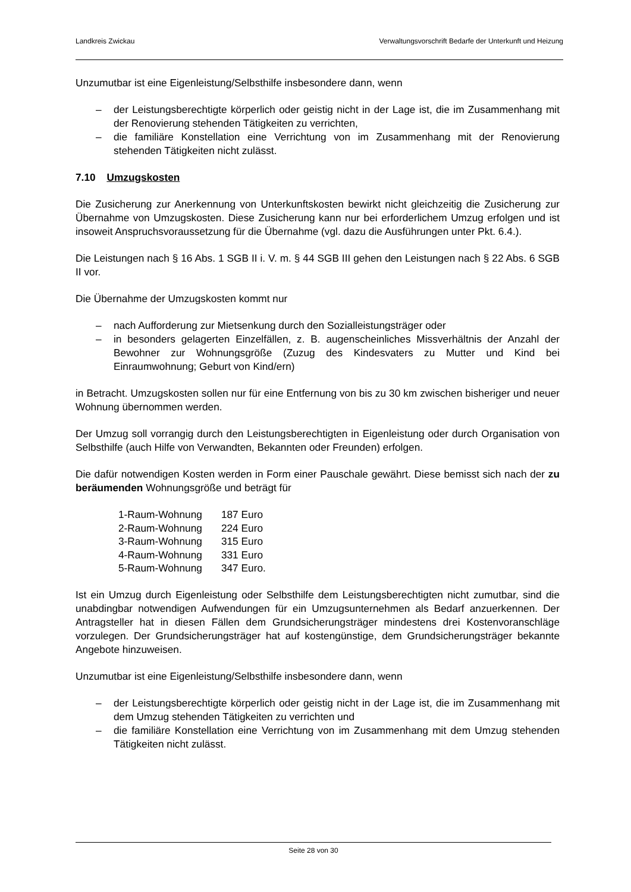Landkreis Zwickau Verwaltungsvorschrift Bedarfe der Unterkunft und Heizung
Unzumutbar ist eine Eigenleistung/Selbsthilfe insbesondere dann, wenn
– der Leistungsberechtigte körperlich oder geistig nicht in der Lage ist, die im Zusammenhang mit der Renovierung stehenden Tätigkeiten zu verrichten,
– die familiäre Konstellation eine Verrichtung von im Zusammenhang mit der Renovierung stehenden Tätigkeiten nicht zulässt.
7.10 Umzugskosten
Die Zusicherung zur Anerkennung von Unterkunftskosten bewirkt nicht gleichzeitig die Zusicherung zur Übernahme von Umzugskosten. Diese Zusicherung kann nur bei erforderlichem Umzug erfolgen und ist insoweit Anspruchsvoraussetzung für die Übernahme (vgl. dazu die Ausführungen unter Pkt. 6.4.).
Die Leistungen nach § 16 Abs. 1 SGB II i. V. m. § 44 SGB III gehen den Leistungen nach § 22 Abs. 6 SGB II vor.
Die Übernahme der Umzugskosten kommt nur
– nach Aufforderung zur Mietsenkung durch den Sozialleistungsträger oder
– in besonders gelagerten Einzelfällen, z. B. augenscheinliches Missverhältnis der Anzahl der Bewohner zur Wohnungsgröße (Zuzug des Kindesvaters zu Mutter und Kind bei Einraumwohnung; Geburt von Kind/ern)
in Betracht. Umzugskosten sollen nur für eine Entfernung von bis zu 30 km zwischen bisheriger und neuer Wohnung übernommen werden.
Der Umzug soll vorrangig durch den Leistungsberechtigten in Eigenleistung oder durch Organisation von Selbsthilfe (auch Hilfe von Verwandten, Bekannten oder Freunden) erfolgen.
Die dafür notwendigen Kosten werden in Form einer Pauschale gewährt. Diese bemisst sich nach der zu beräumenden Wohnungsgröße und beträgt für
| 1-Raum-Wohnung | 187 Euro |
| 2-Raum-Wohnung | 224 Euro |
| 3-Raum-Wohnung | 315 Euro |
| 4-Raum-Wohnung | 331 Euro |
| 5-Raum-Wohnung | 347 Euro. |
Ist ein Umzug durch Eigenleistung oder Selbsthilfe dem Leistungsberechtigten nicht zumutbar, sind die unabdingbar notwendigen Aufwendungen für ein Umzugsunternehmen als Bedarf anzuerkennen. Der Antragsteller hat in diesen Fällen dem Grundsicherungsträger mindestens drei Kostenvoranschläge vorzulegen. Der Grundsicherungsträger hat auf kostengünstige, dem Grundsicherungsträger bekannte Angebote hinzuweisen.
Unzumutbar ist eine Eigenleistung/Selbsthilfe insbesondere dann, wenn
– der Leistungsberechtigte körperlich oder geistig nicht in der Lage ist, die im Zusammenhang mit dem Umzug stehenden Tätigkeiten zu verrichten und
– die familiäre Konstellation eine Verrichtung von im Zusammenhang mit dem Umzug stehenden Tätigkeiten nicht zulässt.
Seite 28 von 30